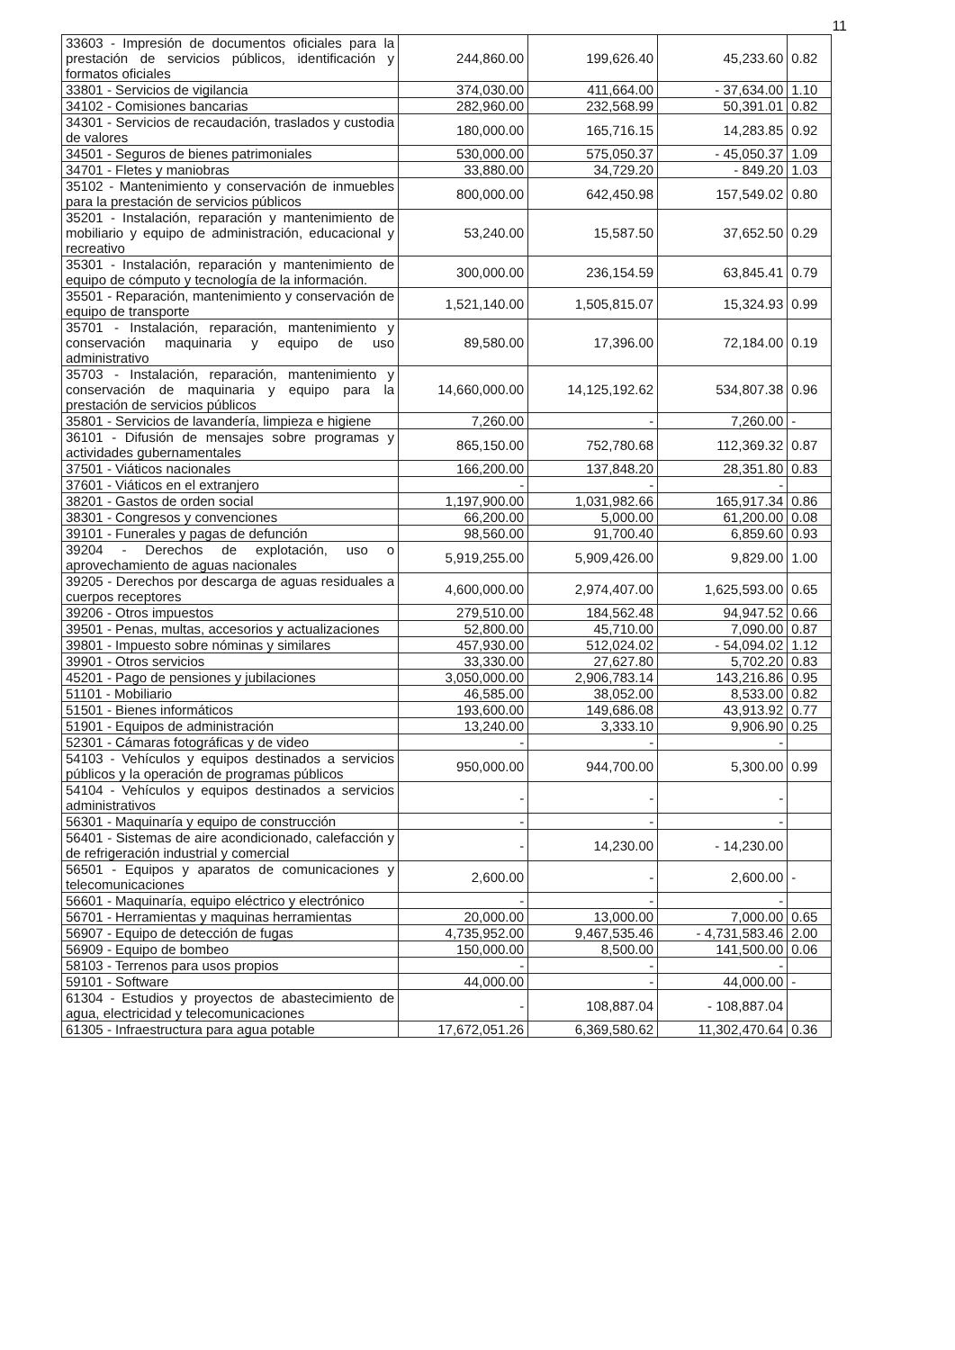11
| 33603 - Impresión de documentos oficiales para la prestación de servicios públicos, identificación y formatos oficiales | 244,860.00 | 199,626.40 | 45,233.60 | 0.82 |
| 33801 - Servicios de vigilancia | 374,030.00 | 411,664.00 | - 37,634.00 | 1.10 |
| 34102 - Comisiones bancarias | 282,960.00 | 232,568.99 | 50,391.01 | 0.82 |
| 34301 - Servicios de recaudación, traslados y custodia de valores | 180,000.00 | 165,716.15 | 14,283.85 | 0.92 |
| 34501 - Seguros de bienes patrimoniales | 530,000.00 | 575,050.37 | - 45,050.37 | 1.09 |
| 34701 - Fletes y maniobras | 33,880.00 | 34,729.20 | - 849.20 | 1.03 |
| 35102 - Mantenimiento y conservación de inmuebles para la prestación de servicios públicos | 800,000.00 | 642,450.98 | 157,549.02 | 0.80 |
| 35201 - Instalación, reparación y mantenimiento de mobiliario y equipo de administración, educacional y recreativo | 53,240.00 | 15,587.50 | 37,652.50 | 0.29 |
| 35301 - Instalación, reparación y mantenimiento de equipo de cómputo y tecnología de la información. | 300,000.00 | 236,154.59 | 63,845.41 | 0.79 |
| 35501 - Reparación, mantenimiento y conservación de equipo de transporte | 1,521,140.00 | 1,505,815.07 | 15,324.93 | 0.99 |
| 35701 - Instalación, reparación, mantenimiento y conservación maquinaria y equipo de uso administrativo | 89,580.00 | 17,396.00 | 72,184.00 | 0.19 |
| 35703 - Instalación, reparación, mantenimiento y conservación de maquinaria y equipo para la prestación de servicios públicos | 14,660,000.00 | 14,125,192.62 | 534,807.38 | 0.96 |
| 35801 - Servicios de lavandería, limpieza e higiene | 7,260.00 | - | 7,260.00 | - |
| 36101 - Difusión de mensajes sobre programas y actividades gubernamentales | 865,150.00 | 752,780.68 | 112,369.32 | 0.87 |
| 37501 - Viáticos nacionales | 166,200.00 | 137,848.20 | 28,351.80 | 0.83 |
| 37601 - Viáticos en el extranjero | - | - | - | |
| 38201 - Gastos de orden social | 1,197,900.00 | 1,031,982.66 | 165,917.34 | 0.86 |
| 38301 - Congresos y convenciones | 66,200.00 | 5,000.00 | 61,200.00 | 0.08 |
| 39101 - Funerales y pagas de defunción | 98,560.00 | 91,700.40 | 6,859.60 | 0.93 |
| 39204 - Derechos de explotación, uso o aprovechamiento de aguas nacionales | 5,919,255.00 | 5,909,426.00 | 9,829.00 | 1.00 |
| 39205 - Derechos por descarga de aguas residuales a cuerpos receptores | 4,600,000.00 | 2,974,407.00 | 1,625,593.00 | 0.65 |
| 39206 - Otros impuestos | 279,510.00 | 184,562.48 | 94,947.52 | 0.66 |
| 39501 - Penas, multas, accesorios y actualizaciones | 52,800.00 | 45,710.00 | 7,090.00 | 0.87 |
| 39801 - Impuesto sobre nóminas y similares | 457,930.00 | 512,024.02 | - 54,094.02 | 1.12 |
| 39901 - Otros servicios | 33,330.00 | 27,627.80 | 5,702.20 | 0.83 |
| 45201 - Pago de pensiones y jubilaciones | 3,050,000.00 | 2,906,783.14 | 143,216.86 | 0.95 |
| 51101 - Mobiliario | 46,585.00 | 38,052.00 | 8,533.00 | 0.82 |
| 51501 - Bienes informáticos | 193,600.00 | 149,686.08 | 43,913.92 | 0.77 |
| 51901 - Equipos de administración | 13,240.00 | 3,333.10 | 9,906.90 | 0.25 |
| 52301 - Cámaras fotográficas y de video | - | - | - | |
| 54103 - Vehículos y equipos destinados a servicios públicos y la operación de programas públicos | 950,000.00 | 944,700.00 | 5,300.00 | 0.99 |
| 54104 - Vehículos y equipos destinados a servicios administrativos | - | - | - | |
| 56301 - Maquinaría y equipo de construcción | - | - | - | |
| 56401 - Sistemas de aire acondicionado, calefacción y de refrigeración industrial y comercial | - | 14,230.00 | - 14,230.00 | |
| 56501 - Equipos y aparatos de comunicaciones y telecomunicaciones | 2,600.00 | - | 2,600.00 | - |
| 56601 - Maquinaría, equipo eléctrico y electrónico | - | - | - | |
| 56701 - Herramientas y maquinas herramientas | 20,000.00 | 13,000.00 | 7,000.00 | 0.65 |
| 56907 - Equipo de detección de fugas | 4,735,952.00 | 9,467,535.46 | - 4,731,583.46 | 2.00 |
| 56909 - Equipo de bombeo | 150,000.00 | 8,500.00 | 141,500.00 | 0.06 |
| 58103 - Terrenos para usos propios | - | - | - | |
| 59101 - Software | 44,000.00 | - | 44,000.00 | - |
| 61304 - Estudios y proyectos de abastecimiento de agua, electricidad y telecomunicaciones | - | 108,887.04 | - 108,887.04 | |
| 61305 - Infraestructura para agua potable | 17,672,051.26 | 6,369,580.62 | 11,302,470.64 | 0.36 |